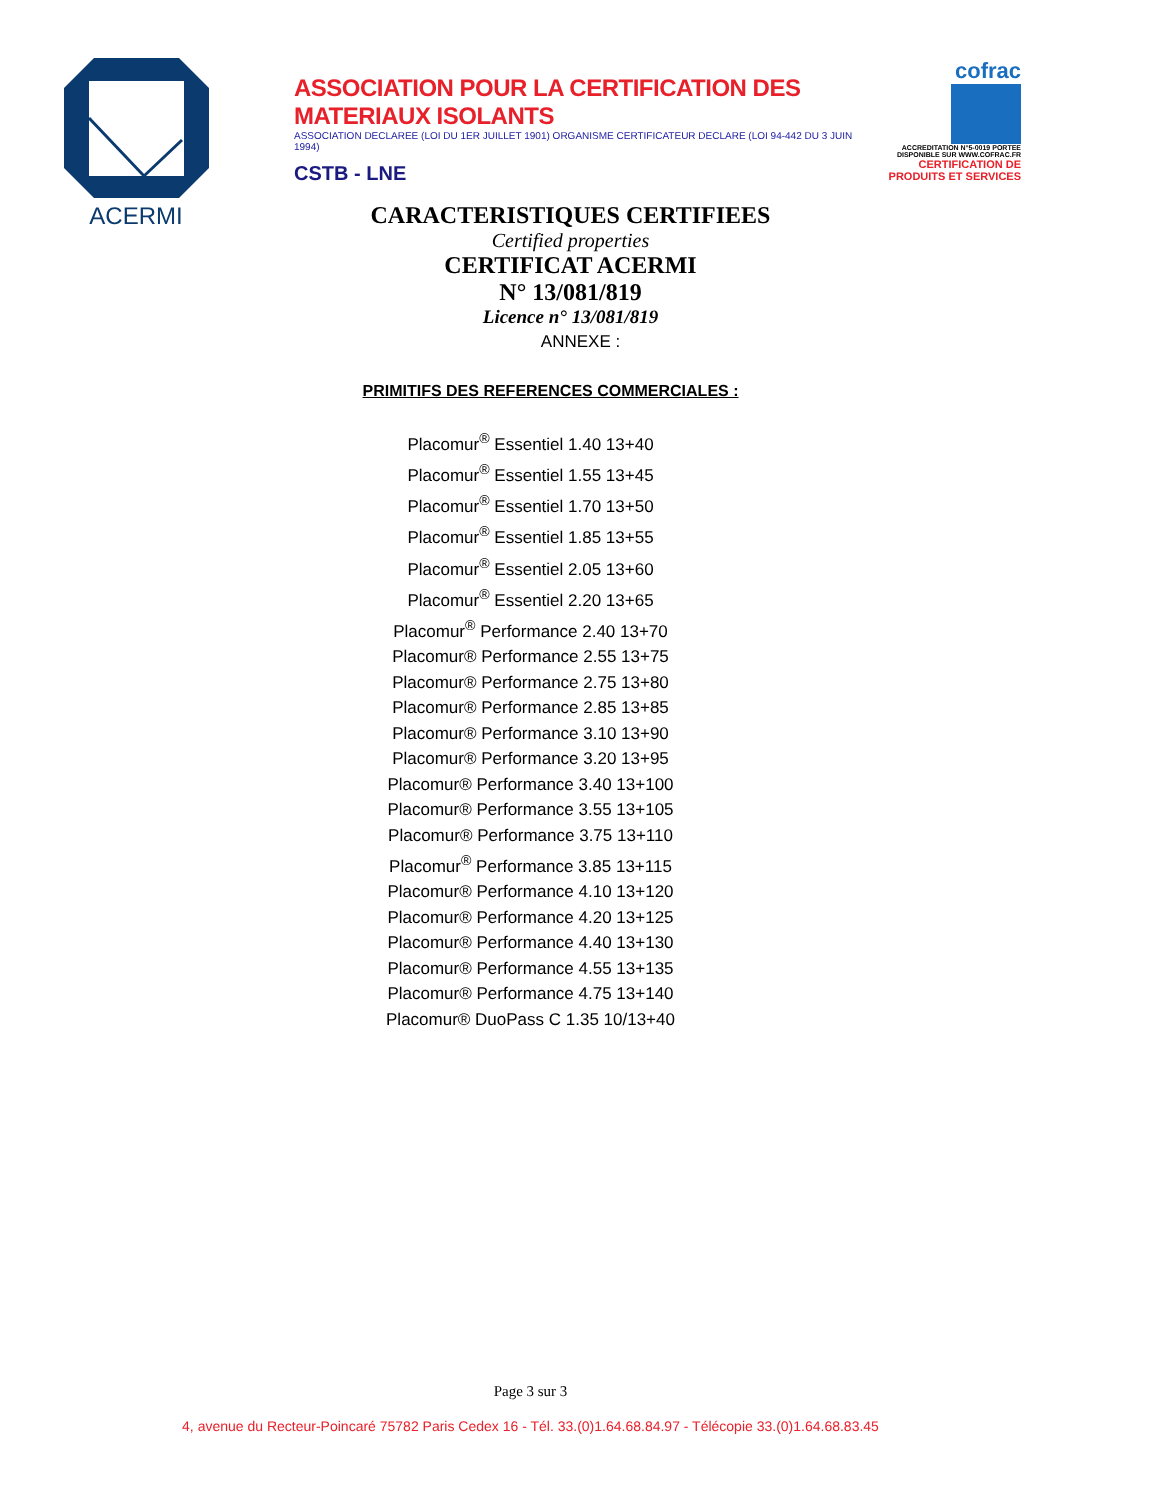ACERMI
ASSOCIATION POUR LA CERTIFICATION DES MATERIAUX ISOLANTS
ASSOCIATION DECLAREE (LOI DU 1ER JUILLET 1901) ORGANISME CERTIFICATEUR DECLARE (LOI 94-442 DU 3 JUIN 1994)
CSTB - LNE
cofrac
ACCREDITATION N°5-0019 PORTEE DISPONIBLE SUR WWW.COFRAC.FR CERTIFICATION DE PRODUITS ET SERVICES
CARACTERISTIQUES CERTIFIEES
Certified properties
CERTIFICAT ACERMI
N° 13/081/819
Licence n° 13/081/819
ANNEXE :
PRIMITIFS DES REFERENCES COMMERCIALES :
Placomur<sup>®</sup> Essentiel 1.40 13+40
Placomur<sup>®</sup> Essentiel 1.55 13+45
Placomur<sup>®</sup> Essentiel 1.70 13+50
Placomur<sup>®</sup> Essentiel 1.85 13+55
Placomur<sup>®</sup> Essentiel 2.05 13+60
Placomur<sup>®</sup> Essentiel 2.20 13+65
Placomur<sup>®</sup> Performance 2.40 13+70
Placomur® Performance 2.55 13+75
Placomur® Performance 2.75 13+80
Placomur® Performance 2.85 13+85
Placomur® Performance 3.10 13+90
Placomur® Performance 3.20 13+95
Placomur® Performance 3.40 13+100
Placomur® Performance 3.55 13+105
Placomur® Performance 3.75 13+110
Placomur<sup>®</sup> Performance 3.85 13+115
Placomur® Performance 4.10 13+120
Placomur® Performance 4.20 13+125
Placomur® Performance 4.40 13+130
Placomur® Performance 4.55 13+135
Placomur® Performance 4.75 13+140
Placomur® DuoPass C 1.35 10/13+40
Page 3 sur 3
4, avenue du Recteur-Poincaré 75782 Paris Cedex 16 - Tél. 33.(0)1.64.68.84.97 - Télécopie 33.(0)1.64.68.83.45